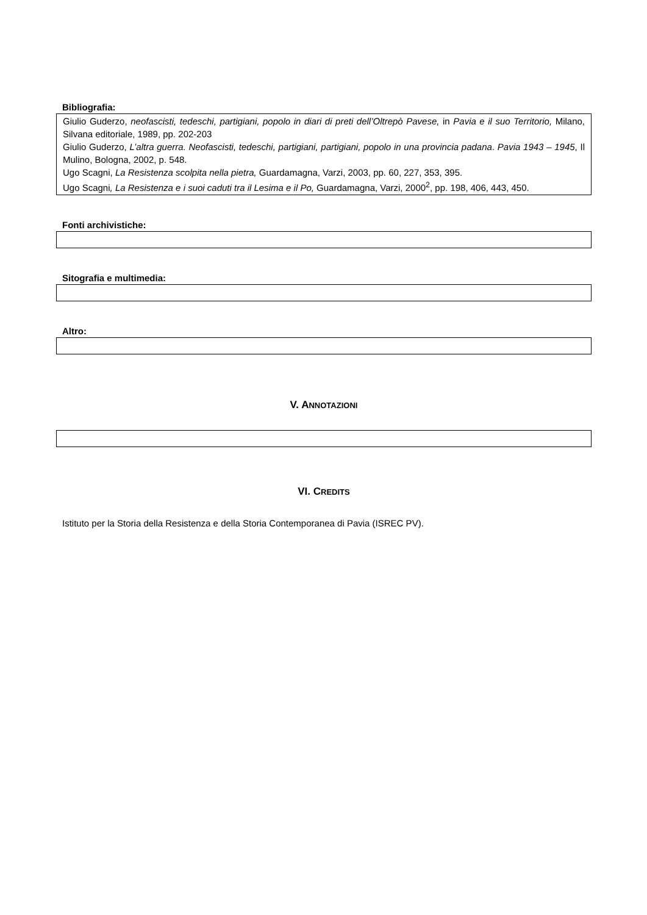Bibliografia:
Giulio Guderzo, neofascisti, tedeschi, partigiani, popolo in diari di preti dell’Oltrepò Pavese, in Pavia e il suo Territorio, Milano, Silvana editoriale, 1989, pp. 202-203
Giulio Guderzo, L’altra guerra. Neofascisti, tedeschi, partigiani, partigiani, popolo in una provincia padana. Pavia 1943 – 1945, Il Mulino, Bologna, 2002, p. 548.
Ugo Scagni, La Resistenza scolpita nella pietra, Guardamagna, Varzi, 2003, pp. 60, 227, 353, 395.
Ugo Scagni, La Resistenza e i suoi caduti tra il Lesima e il Po, Guardamagna, Varzi, 2000<sup>2</sup>, pp. 198, 406, 443, 450.
Fonti archivistiche:
Sitografia e multimedia:
Altro:
V. ANNOTAZIONI
VI. CREDITS
Istituto per la Storia della Resistenza e della Storia Contemporanea di Pavia (ISREC PV).